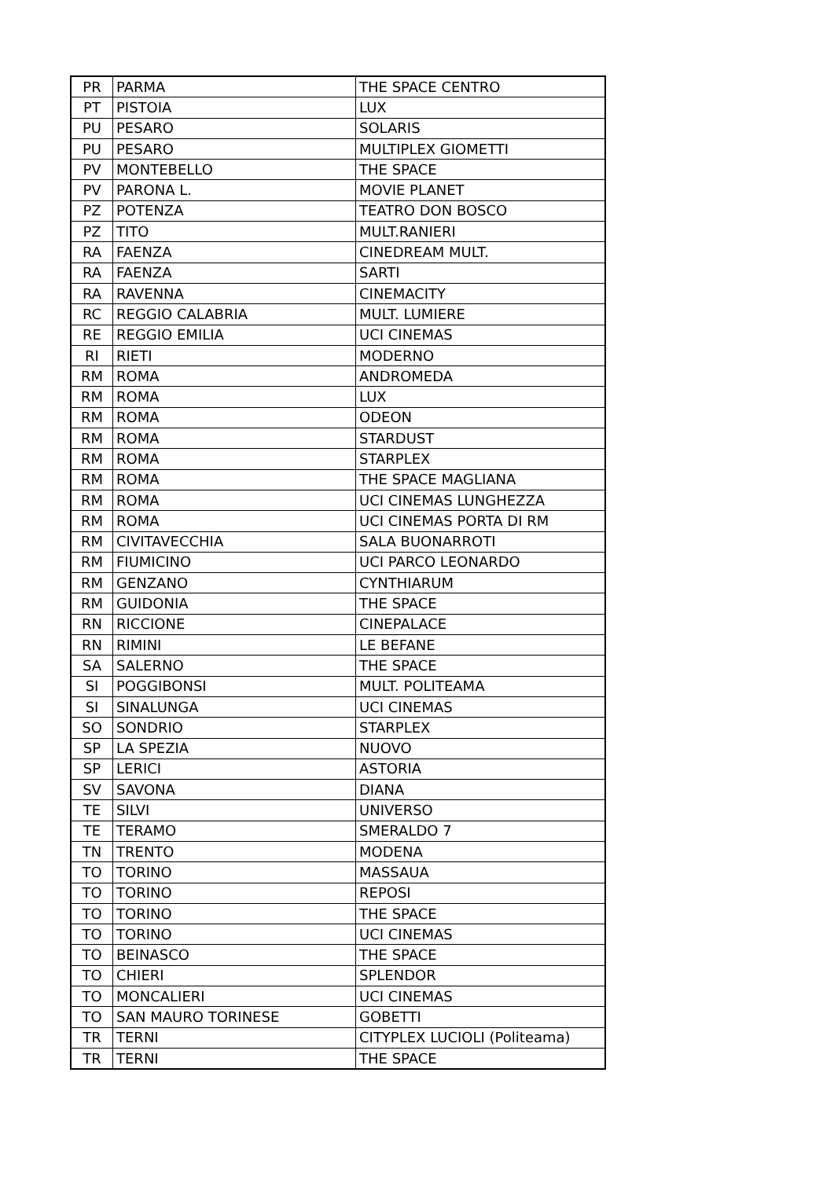| PR | PARMA | THE SPACE CENTRO |
| PT | PISTOIA | LUX |
| PU | PESARO | SOLARIS |
| PU | PESARO | MULTIPLEX GIOMETTI |
| PV | MONTEBELLO | THE SPACE |
| PV | PARONA L. | MOVIE PLANET |
| PZ | POTENZA | TEATRO DON BOSCO |
| PZ | TITO | MULT.RANIERI |
| RA | FAENZA | CINEDREAM MULT. |
| RA | FAENZA | SARTI |
| RA | RAVENNA | CINEMACITY |
| RC | REGGIO CALABRIA | MULT. LUMIERE |
| RE | REGGIO EMILIA | UCI CINEMAS |
| RI | RIETI | MODERNO |
| RM | ROMA | ANDROMEDA |
| RM | ROMA | LUX |
| RM | ROMA | ODEON |
| RM | ROMA | STARDUST |
| RM | ROMA | STARPLEX |
| RM | ROMA | THE SPACE MAGLIANA |
| RM | ROMA | UCI CINEMAS LUNGHEZZA |
| RM | ROMA | UCI CINEMAS PORTA DI RM |
| RM | CIVITAVECCHIA | SALA BUONARROTI |
| RM | FIUMICINO | UCI PARCO LEONARDO |
| RM | GENZANO | CYNTHIARUM |
| RM | GUIDONIA | THE SPACE |
| RN | RICCIONE | CINEPALACE |
| RN | RIMINI | LE BEFANE |
| SA | SALERNO | THE SPACE |
| SI | POGGIBONSI | MULT. POLITEAMA |
| SI | SINALUNGA | UCI CINEMAS |
| SO | SONDRIO | STARPLEX |
| SP | LA SPEZIA | NUOVO |
| SP | LERICI | ASTORIA |
| SV | SAVONA | DIANA |
| TE | SILVI | UNIVERSO |
| TE | TERAMO | SMERALDO 7 |
| TN | TRENTO | MODENA |
| TO | TORINO | MASSAUA |
| TO | TORINO | REPOSI |
| TO | TORINO | THE SPACE |
| TO | TORINO | UCI CINEMAS |
| TO | BEINASCO | THE SPACE |
| TO | CHIERI | SPLENDOR |
| TO | MONCALIERI | UCI CINEMAS |
| TO | SAN MAURO TORINESE | GOBETTI |
| TR | TERNI | CITYPLEX LUCIOLI (Politeama) |
| TR | TERNI | THE SPACE |